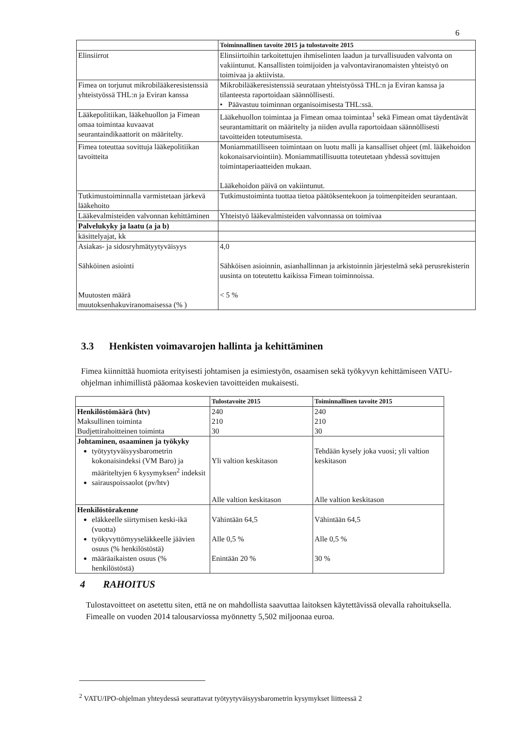6
| | Toiminnallinen tavoite 2015 ja tulostavoite 2015 |
| --- | --- |
| Elinsiirrot | Elinsiirtoihin tarkoitettujen ihmiselinten laadun ja turvallisuuden valvonta on vakiintunut. Kansallisten toimijoiden ja valvontaviranomaisten yhteistyö on toimivaa ja aktiivista. |
| Fimea on torjunut mikrobilääkeresistenssiä yhteistyössä THL:n ja Eviran kanssa | Mikrobilääkeresistenssiä seurataan yhteistyössä THL:n ja Eviran kanssa ja tilanteesta raportoidaan säännöllisesti. • Päävastuu toiminnan organisoimisesta THL:ssä. |
| Lääkepolitiikan, lääkehuollon ja Fimean omaa toimintaa kuvaavat seurantaindikaattorit on määritelty. | Lääkehuollon toimintaa ja Fimean omaa toimintaa<sup>1</sup> sekä Fimean omat täydentävät seurantamittarit on määritelty ja niiden avulla raportoidaan säännöllisesti tavoitteiden toteutumisesta. |
| Fimea toteuttaa sovittuja lääkepolitiikan tavoitteita | Moniammatilliseen toimintaan on luotu malli ja kansalliset ohjeet (ml. lääkehoidon kokonaisarviointiin). Moniammatillisuutta toteutetaan yhdessä sovittujen toimintaperiaatteiden mukaan. Lääkehoidon päivä on vakiintunut. |
| Tutkimustoiminnalla varmistetaan järkevä lääkehoito | Tutkimustoiminta tuottaa tietoa päätöksentekoon ja toimenpiteiden seurantaan. |
| Lääkevalmisteiden valvonnan kehittäminen | Yhteistyö lääkevalmisteiden valvonnassa on toimivaa |
| Palvelukyky ja laatu (a ja b) | |
| käsittelyajat, kk | |
| Asiakas- ja sidosryhmätyytyväisyys Sähköinen asiointi Muutosten määrä muutoksenhakuviranomaisessa (% ) | 4,0 Sähköisen asioinnin, asianhallinnan ja arkistoinnin järjestelmä sekä perusrekisterin uusinta on toteutettu kaikissa Fimean toiminnoissa. < 5 % |
3.3 Henkisten voimavarojen hallinta ja kehittäminen
Fimea kiinnittää huomiota erityisesti johtamisen ja esimiestyön, osaamisen sekä työkyvyn kehittämiseen VATU-ohjelman inhimillistä pääomaa koskevien tavoitteiden mukaisesti.
| | Tulostavoite 2015 | Toiminnallinen tavoite 2015 |
| --- | --- | --- |
| Henkilöstömäärä (htv) Maksullinen toiminta Budjettirahoitteinen toiminta | 240 210 30 | 240 210 30 |
| Johtaminen, osaaminen ja työkyky työtyytyväisyysbarometrin kokonaisindeksi (VM Baro) ja määriteltyjen 6 kysymyksen<sup>2</sup> indeksit sairauspoissaolot (pv/htv) | Yli valtion keskitason Alle valtion keskitason | Tehdään kysely joka vuosi; yli valtion keskitason Alle valtion keskitason |
| Henkilöstörakenne eläkkeelle siirtymisen keski-ikä (vuotta) työkyvyttömyyseläkkeelle jäävien osuus (% henkilöstöstä) määräaikaisten osuus (% henkilöstöstä) | Vähintään 64,5 Alle 0,5 % Enintään 20 % | Vähintään 64,5 Alle 0,5 % 30 % |
4 RAHOITUS
Tulostavoitteet on asetettu siten, että ne on mahdollista saavuttaa laitoksen käytettävissä olevalla rahoituksella. Fimealle on vuoden 2014 talousarviossa myönnetty 5,502 miljoonaa euroa.
<sup>2</sup> VATU/IPO-ohjelman yhteydessä seurattavat työtyytyväisyysbarometrin kysymykset liitteessä 2